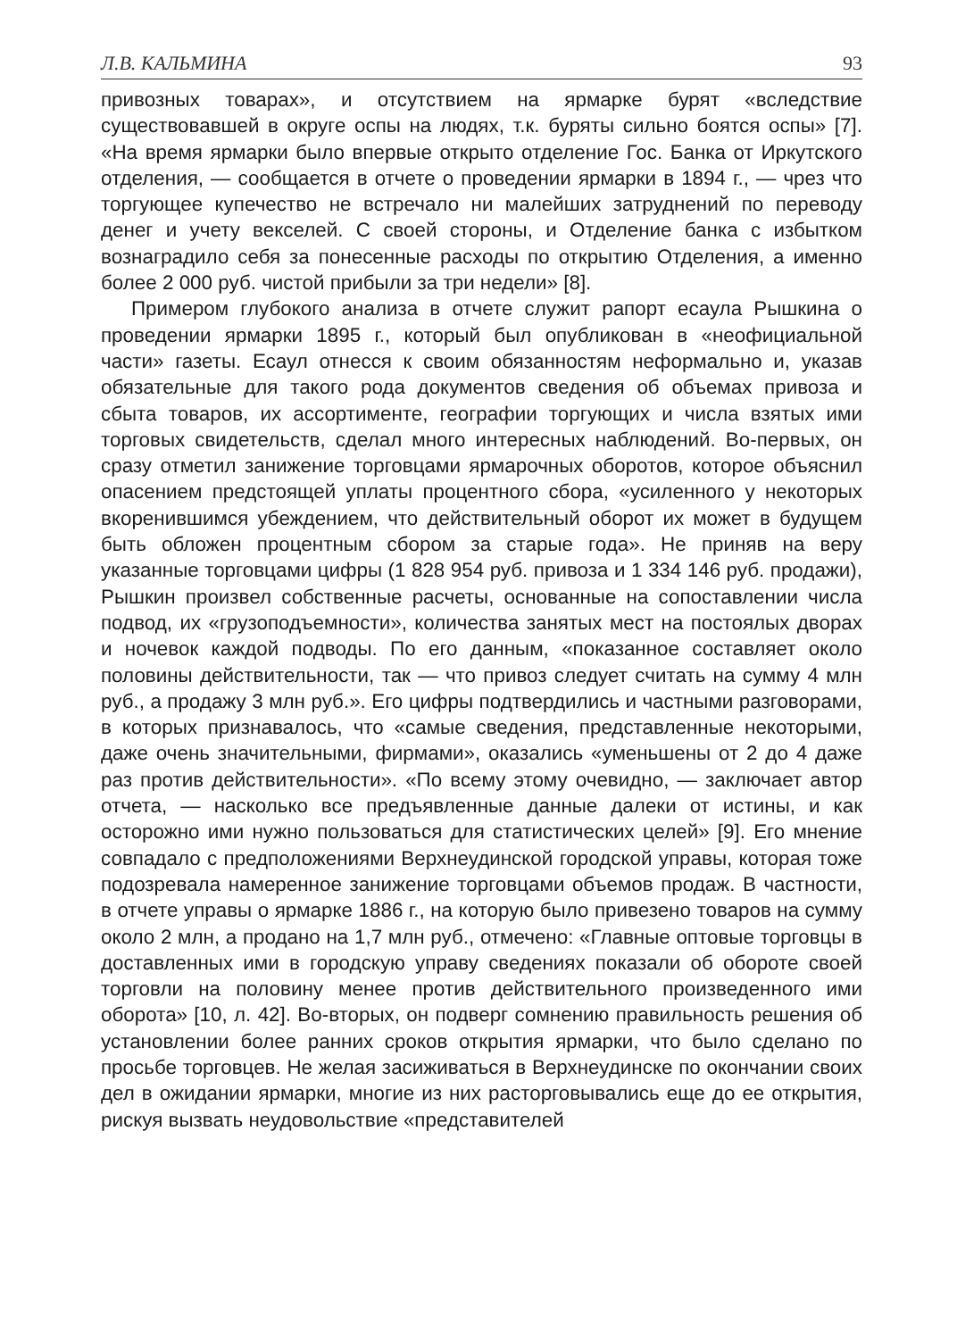Л.В. КАЛЬМИНА 93
привозных товарах», и отсутствием на ярмарке бурят «вследствие существовавшей в округе оспы на людях, т.к. буряты сильно боятся оспы» [7]. «На время ярмарки было впервые открыто отделение Гос. Банка от Иркутского отделения, — сообщается в отчете о проведении ярмарки в 1894 г., — чрез что торгующее купечество не встречало ни малейших затруднений по переводу денег и учету векселей. С своей стороны, и Отделение банка с избытком вознаградило себя за понесенные расходы по открытию Отделения, а именно более 2 000 руб. чистой прибыли за три недели» [8].
Примером глубокого анализа в отчете служит рапорт есаула Рышкина о проведении ярмарки 1895 г., который был опубликован в «неофициальной части» газеты. Есаул отнесся к своим обязанностям неформально и, указав обязательные для такого рода документов сведения об объемах привоза и сбыта товаров, их ассортименте, географии торгующих и числа взятых ими торговых свидетельств, сделал много интересных наблюдений. Во-первых, он сразу отметил занижение торговцами ярмарочных оборотов, которое объяснил опасением предстоящей уплаты процентного сбора, «усиленного у некоторых вкоренившимся убеждением, что действительный оборот их может в будущем быть обложен процентным сбором за старые года». Не приняв на веру указанные торговцами цифры (1 828 954 руб. привоза и 1 334 146 руб. продажи), Рышкин произвел собственные расчеты, основанные на сопоставлении числа подвод, их «грузоподъемности», количества занятых мест на постоялых дворах и ночевок каждой подводы. По его данным, «показанное составляет около половины действительности, так — что привоз следует считать на сумму 4 млн руб., а продажу 3 млн руб.». Его цифры подтвердились и частными разговорами, в которых признавалось, что «самые сведения, представленные некоторыми, даже очень значительными, фирмами», оказались «уменьшены от 2 до 4 даже раз против действительности». «По всему этому очевидно, — заключает автор отчета, — насколько все предъявленные данные далеки от истины, и как осторожно ими нужно пользоваться для статистических целей» [9]. Его мнение совпадало с предположениями Верхнеудинской городской управы, которая тоже подозревала намеренное занижение торговцами объемов продаж. В частности, в отчете управы о ярмарке 1886 г., на которую было привезено товаров на сумму около 2 млн, а продано на 1,7 млн руб., отмечено: «Главные оптовые торговцы в доставленных ими в городскую управу сведениях показали об обороте своей торговли на половину менее против действительного произведенного ими оборота» [10, л. 42]. Во-вторых, он подверг сомнению правильность решения об установлении более ранних сроков открытия ярмарки, что было сделано по просьбе торговцев. Не желая засиживаться в Верхнеудинске по окончании своих дел в ожидании ярмарки, многие из них расторговывались еще до ее открытия, рискуя вызвать неудовольствие «представителей